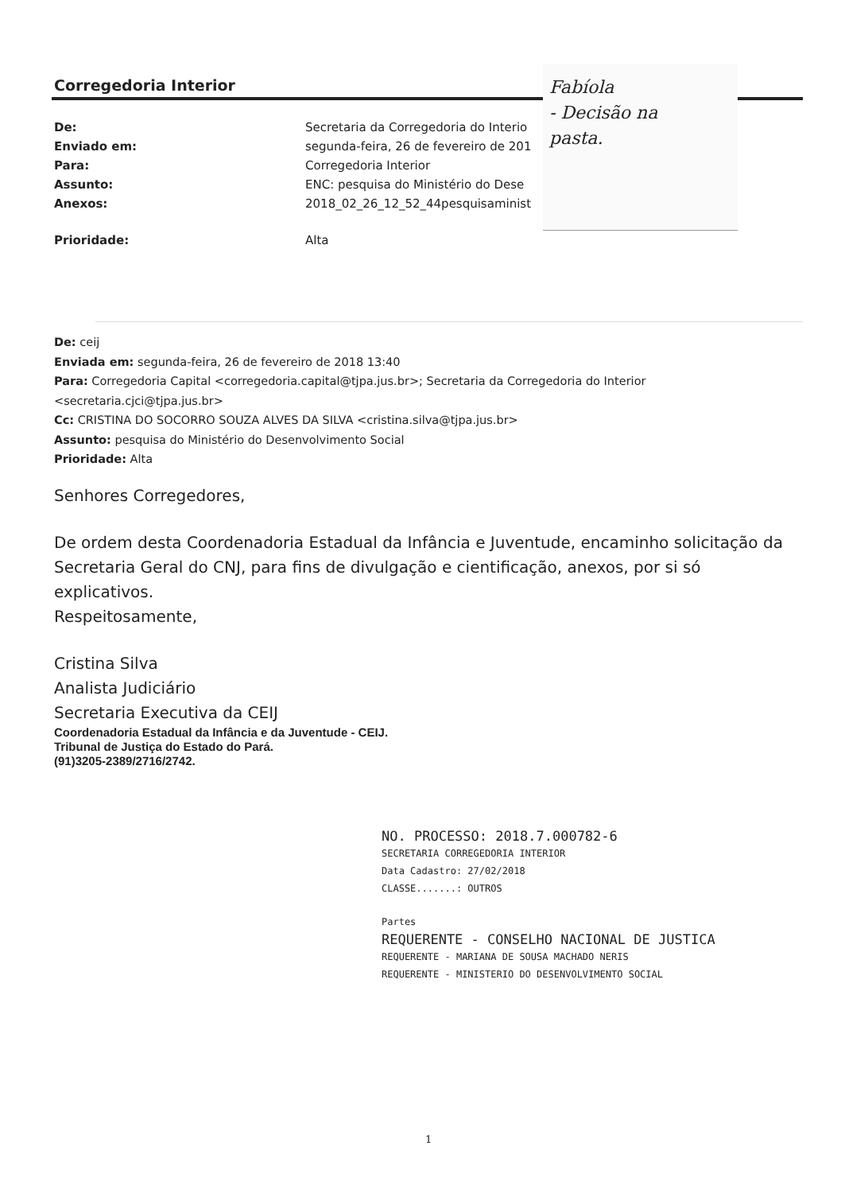Corregedoria Interior
De: Secretaria da Corregedoria do Interio
Enviado em: segunda-feira, 26 de fevereiro de 201
Para: Corregedoria Interior
Assunto: ENC: pesquisa do Ministério do Dese
Anexos: 2018_02_26_12_52_44pesquisaminist
Prioridade: Alta
Fabíola
- Decisão na
pasta.
De: ceij
Enviada em: segunda-feira, 26 de fevereiro de 2018 13:40
Para: Corregedoria Capital <corregedoria.capital@tjpa.jus.br>; Secretaria da Corregedoria do Interior <secretaria.cjci@tjpa.jus.br>
Cc: CRISTINA DO SOCORRO SOUZA ALVES DA SILVA <cristina.silva@tjpa.jus.br>
Assunto: pesquisa do Ministério do Desenvolvimento Social
Prioridade: Alta
Senhores Corregedores,
De ordem desta Coordenadoria Estadual da Infância e Juventude, encaminho solicitação da Secretaria Geral do CNJ, para fins de divulgação e cientificação, anexos, por si só explicativos.
Respeitosamente,
Cristina Silva
Analista Judiciário
Secretaria Executiva da CEIJ
Coordenadoria Estadual da Infância e da Juventude - CEIJ.
Tribunal de Justiça do Estado do Pará.
(91)3205-2389/2716/2742.
NO. PROCESSO: 2018.7.000782-6
SECRETARIA CORREGEDORIA INTERIOR
Data Cadastro: 27/02/2018
CLASSE.......: OUTROS
Partes
REQUERENTE - CONSELHO NACIONAL DE JUSTICA
REQUERENTE - MARIANA DE SOUSA MACHADO NERIS
REQUERENTE - MINISTERIO DO DESENVOLVIMENTO SOCIAL
1